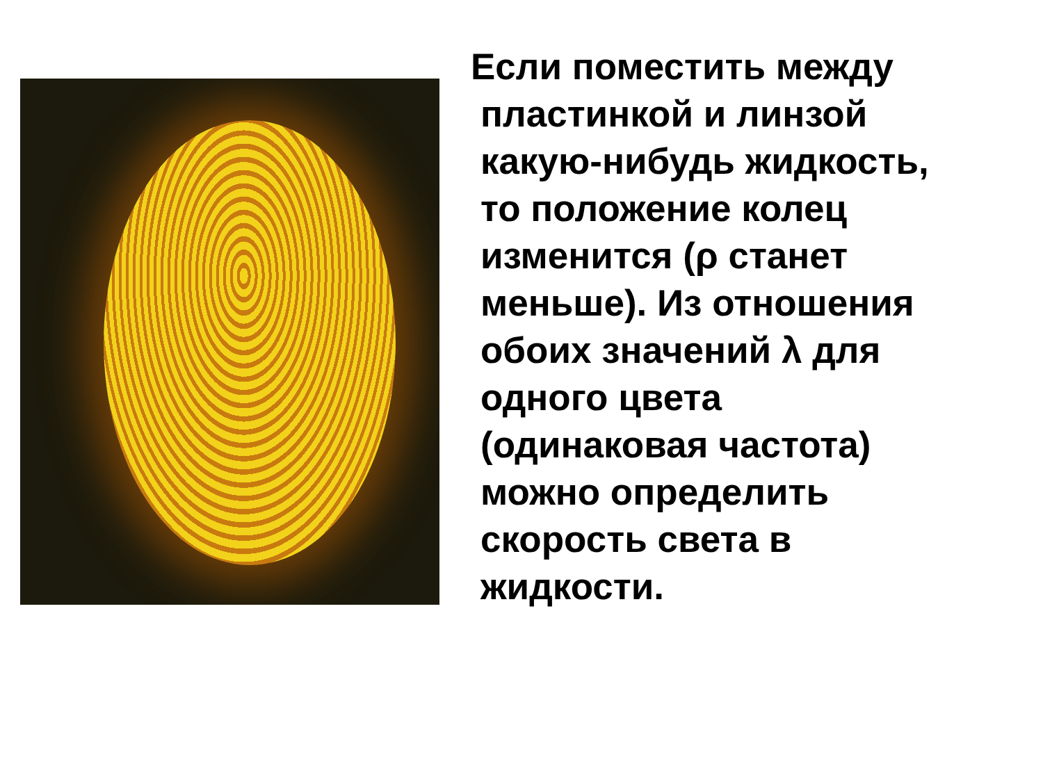Если поместить между
пластинкой и линзой
какую-нибудь жидкость,
то положение колец
изменится (ρ станет
меньше). Из отношения
обоих значений λ для
одного цвета
(одинаковая частота)
можно определить
скорость света в
жидкости.